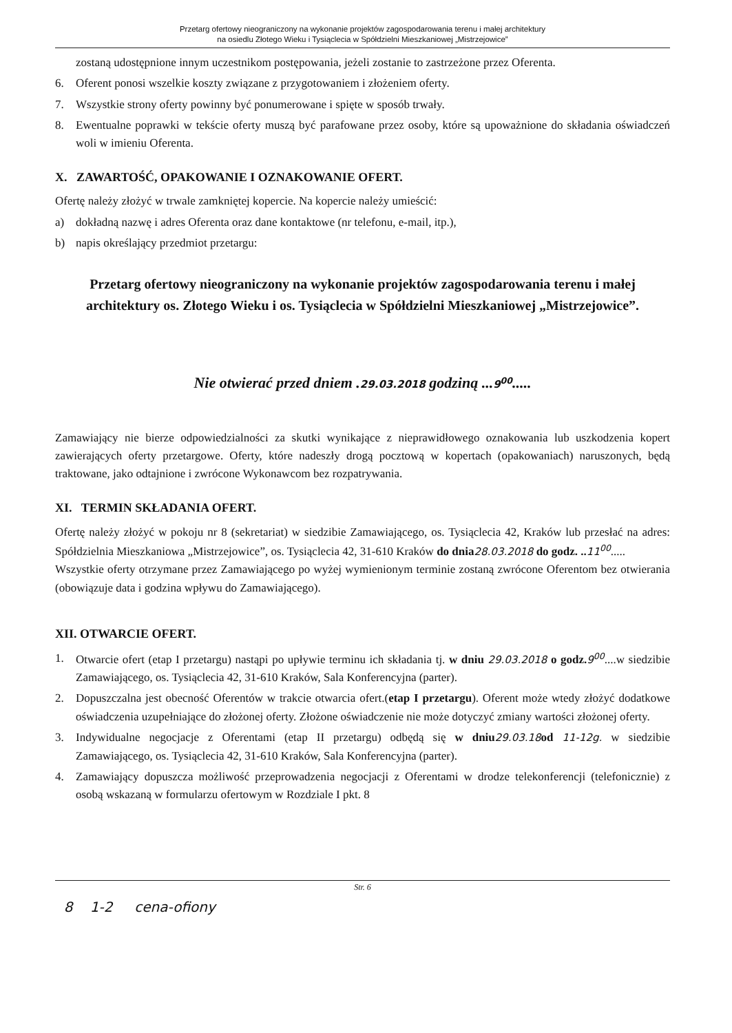Przetarg ofertowy nieograniczony na wykonanie projektów zagospodarowania terenu i małej architektury
na osiedlu Złotego Wieku i Tysiąclecia w Spółdzielni Mieszkaniowej „Mistrzejowice”
zostaną udostępnione innym uczestnikom postępowania, jeżeli zostanie to zastrzeżone przez Oferenta.
6. Oferent ponosi wszelkie koszty związane z przygotowaniem i złożeniem oferty.
7. Wszystkie strony oferty powinny być ponumerowane i spięte w sposób trwały.
8. Ewentualne poprawki w tekście oferty muszą być parafowane przez osoby, które są upoważnione do składania oświadczeń woli w imieniu Oferenta.
X. ZAWARTOŚĆ, OPAKOWANIE I OZNAKOWANIE OFERT.
Ofertę należy złożyć w trwale zamkniętej kopercie. Na kopercie należy umieścić:
a) dokładną nazwę i adres Oferenta oraz dane kontaktowe (nr telefonu, e-mail, itp.),
b) napis określający przedmiot przetargu:
Przetarg ofertowy nieograniczony na wykonanie projektów zagospodarowania terenu i małej architektury os. Złotego Wieku i os. Tysiąclecia w Spółdzielni Mieszkaniowej „Mistrzejowice”.
Nie otwierać przed dniem .29.03.2018 godziną ...9<sup>00</sup>.....
Zamawiający nie bierze odpowiedzialności za skutki wynikające z nieprawidłowego oznakowania lub uszkodzenia kopert zawierających oferty przetargowe. Oferty, które nadeszły drogą pocztową w kopertach (opakowaniach) naruszonych, będą traktowane, jako odtajnione i zwrócone Wykonawcom bez rozpatrywania.
XI. TERMIN SKŁADANIA OFERT.
Ofertę należy złożyć w pokoju nr 8 (sekretariat) w siedzibie Zamawiającego, os. Tysiąclecia 42, Kraków lub przesłać na adres: Spółdzielnia Mieszkaniowa „Mistrzejowice”, os. Tysiąclecia 42, 31-610 Kraków do dnia 28.03.2018 do godz. .. 11<sup>00</sup>.....
Wszystkie oferty otrzymane przez Zamawiającego po wyżej wymienionym terminie zostaną zwrócone Oferentom bez otwierania (obowiązuje data i godzina wpływu do Zamawiającego).
XII. OTWARCIE OFERT.
1. Otwarcie ofert (etap I przetargu) nastąpi po upływie terminu ich składania tj. w dniu 29.03.2018 o godz. 9<sup>00</sup>....w siedzibie Zamawiającego, os. Tysiąclecia 42, 31-610 Kraków, Sala Konferencyjna (parter).
2. Dopuszczalna jest obecność Oferentów w trakcie otwarcia ofert.(etap I przetargu). Oferent może wtedy złożyć dodatkowe oświadczenia uzupełniające do złożonej oferty. Złożone oświadczenie nie może dotyczyć zmiany wartości złożonej oferty.
3. Indywidualne negocjacje z Oferentami (etap II przetargu) odbędą się w dniu 29.03.18 od 11-12g. w siedzibie Zamawiającego, os. Tysiąclecia 42, 31-610 Kraków, Sala Konferencyjna (parter).
4. Zamawiający dopuszcza możliwość przeprowadzenia negocjacji z Oferentami w drodze telekonferencji (telefonicznie) z osobą wskazaną w formularzu ofertowym w Rozdziale I pkt. 8
Str. 6
8 1-2 cena-ofiony